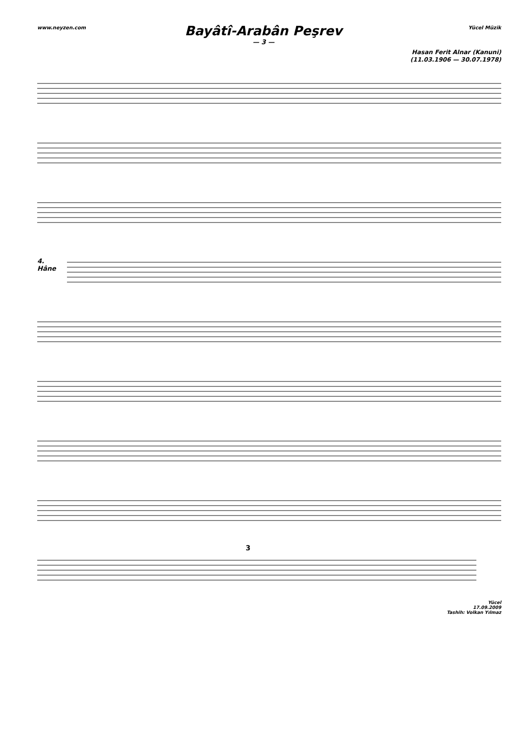www.neyzen.com Yücel Müzik
Bayâtî-Arabân Peşrev
— 3 —
Hasan Ferit Alnar (Kanuni)
(11.03.1906 — 30.07.1978)
4.
Hâne
3
Yücel
17.09.2009
Tashih: Volkan Yılmaz